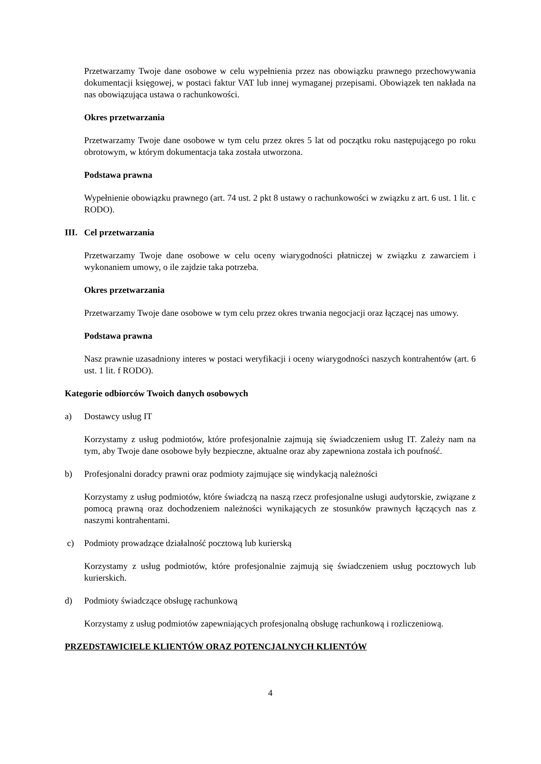Przetwarzamy Twoje dane osobowe w celu wypełnienia przez nas obowiązku prawnego przechowywania dokumentacji księgowej, w postaci faktur VAT lub innej wymaganej przepisami. Obowiązek ten nakłada na nas obowiązująca ustawa o rachunkowości.
Okres przetwarzania
Przetwarzamy Twoje dane osobowe w tym celu przez okres 5 lat od początku roku następującego po roku obrotowym, w którym dokumentacja taka została utworzona.
Podstawa prawna
Wypełnienie obowiązku prawnego (art. 74 ust. 2 pkt 8 ustawy o rachunkowości w związku z art. 6 ust. 1 lit. c RODO).
III. Cel przetwarzania
Przetwarzamy Twoje dane osobowe w celu oceny wiarygodności płatniczej w związku z zawarciem i wykonaniem umowy, o ile zajdzie taka potrzeba.
Okres przetwarzania
Przetwarzamy Twoje dane osobowe w tym celu przez okres trwania negocjacji oraz łączącej nas umowy.
Podstawa prawna
Nasz prawnie uzasadniony interes w postaci weryfikacji i oceny wiarygodności naszych kontrahentów (art. 6 ust. 1 lit. f RODO).
Kategorie odbiorców Twoich danych osobowych
a) Dostawcy usług IT
Korzystamy z usług podmiotów, które profesjonalnie zajmują się świadczeniem usług IT. Zależy nam na tym, aby Twoje dane osobowe były bezpieczne, aktualne oraz aby zapewniona została ich poufność.
b) Profesjonalni doradcy prawni oraz podmioty zajmujące się windykacją należności
Korzystamy z usług podmiotów, które świadczą na naszą rzecz profesjonalne usługi audytorskie, związane z pomocą prawną oraz dochodzeniem należności wynikających ze stosunków prawnych łączących nas z naszymi kontrahentami.
c) Podmioty prowadzące działalność pocztową lub kurierską
Korzystamy z usług podmiotów, które profesjonalnie zajmują się świadczeniem usług pocztowych lub kurierskich.
d) Podmioty świadczące obsługę rachunkową
Korzystamy z usług podmiotów zapewniających profesjonalną obsługę rachunkową i rozliczeniową.
PRZEDSTAWICIELE KLIENTÓW ORAZ POTENCJALNYCH KLIENTÓW
4